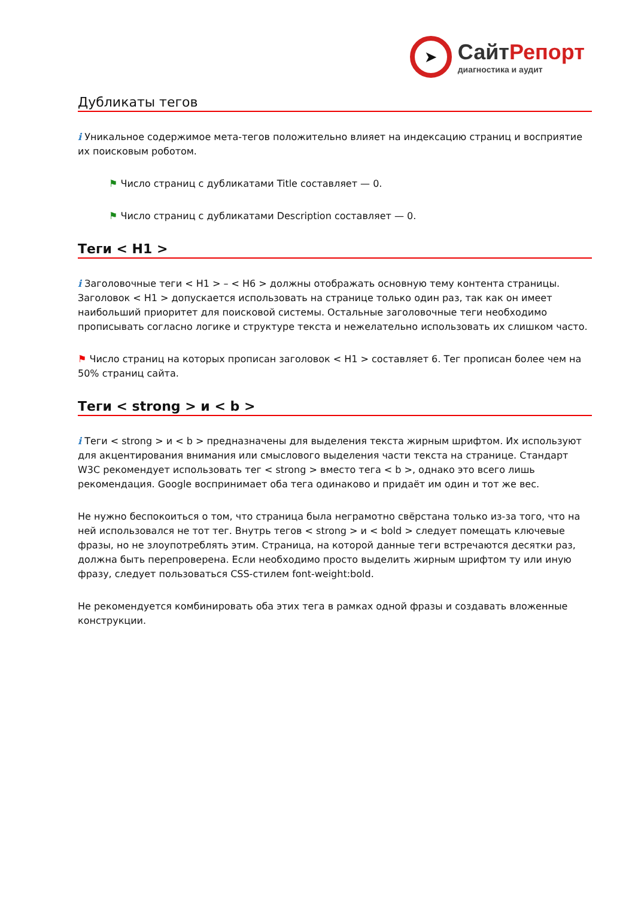➤
СайтРепорт
диагностика и аудит
Дубликаты тегов
i Уникальное содержимое мета-тегов положительно влияет на индексацию страниц и восприятие их поисковым роботом.
⚑ Число страниц с дубликатами Title составляет — 0.
⚑ Число страниц с дубликатами Description составляет — 0.
Теги < H1 >
i Заголовочные теги < H1 > – < H6 > должны отображать основную тему контента страницы. Заголовок < H1 > допускается использовать на странице только один раз, так как он имеет наибольший приоритет для поисковой системы. Остальные заголовочные теги необходимо прописывать согласно логике и структуре текста и нежелательно использовать их слишком часто.
⚑ Число страниц на которых прописан заголовок < H1 > составляет 6. Тег прописан более чем на 50% страниц сайта.
Теги < strong > и < b >
i Теги < strong > и < b > предназначены для выделения текста жирным шрифтом. Их используют для акцентирования внимания или смыслового выделения части текста на странице. Стандарт W3C рекомендует использовать тег < strong > вместо тега < b >, однако это всего лишь рекомендация. Google воспринимает оба тега одинаково и придаёт им один и тот же вес.
Не нужно беспокоиться о том, что страница была неграмотно свёрстана только из-за того, что на ней использовался не тот тег. Внутрь тегов < strong > и < bold > следует помещать ключевые фразы, но не злоупотреблять этим. Страница, на которой данные теги встречаются десятки раз, должна быть перепроверена. Если необходимо просто выделить жирным шрифтом ту или иную фразу, следует пользоваться CSS-стилем font-weight:bold.
Не рекомендуется комбинировать оба этих тега в рамках одной фразы и создавать вложенные конструкции.